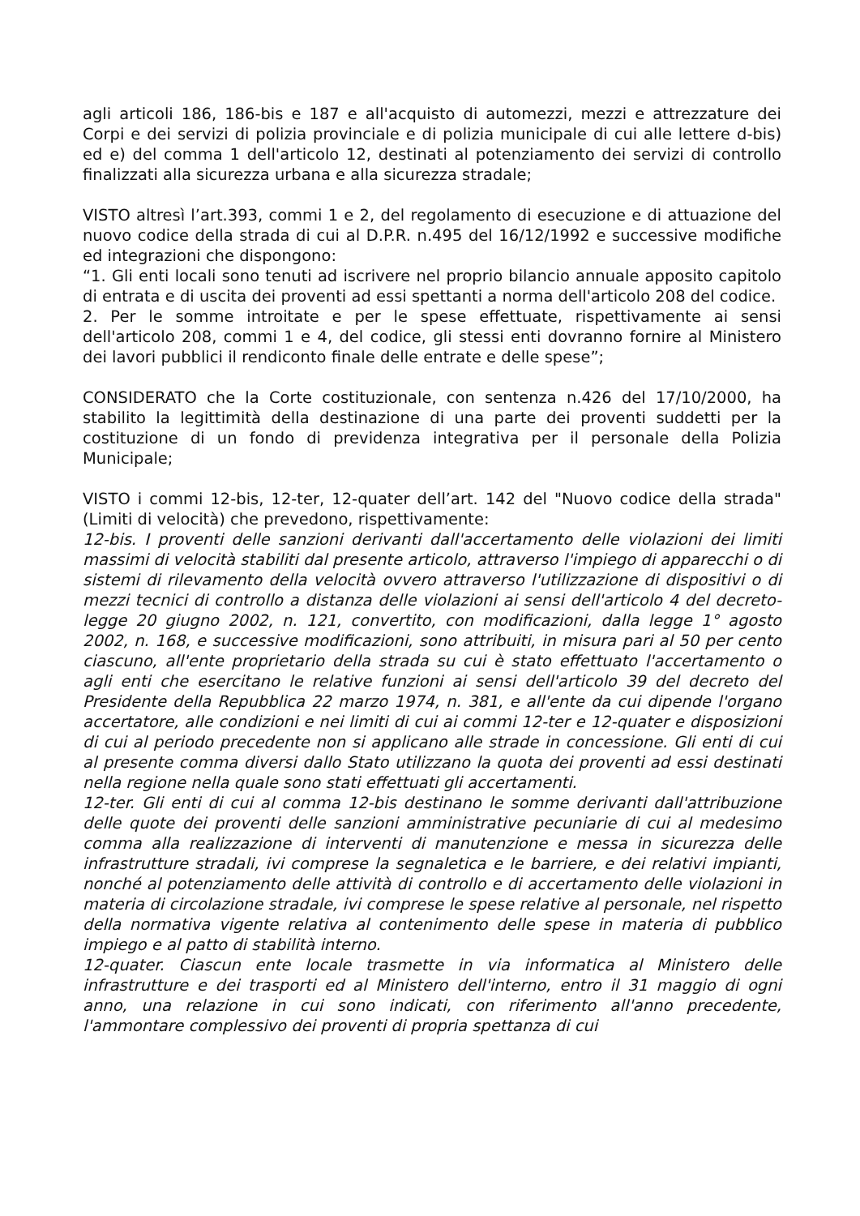agli articoli 186, 186-bis e 187 e all'acquisto di automezzi, mezzi e attrezzature dei Corpi e dei servizi di polizia provinciale e di polizia municipale di cui alle lettere d-bis) ed e) del comma 1 dell'articolo 12, destinati al potenziamento dei servizi di controllo finalizzati alla sicurezza urbana e alla sicurezza stradale;
VISTO altresì l’art.393, commi 1 e 2, del regolamento di esecuzione e di attuazione del nuovo codice della strada di cui al D.P.R. n.495 del 16/12/1992 e successive modifiche ed integrazioni che dispongono:
“1. Gli enti locali sono tenuti ad iscrivere nel proprio bilancio annuale apposito capitolo di entrata e di uscita dei proventi ad essi spettanti a norma dell'articolo 208 del codice.
2. Per le somme introitate e per le spese effettuate, rispettivamente ai sensi dell'articolo 208, commi 1 e 4, del codice, gli stessi enti dovranno fornire al Ministero dei lavori pubblici il rendiconto finale delle entrate e delle spese”;
CONSIDERATO che la Corte costituzionale, con sentenza n.426 del 17/10/2000, ha stabilito la legittimità della destinazione di una parte dei proventi suddetti per la costituzione di un fondo di previdenza integrativa per il personale della Polizia Municipale;
VISTO i commi 12-bis, 12-ter, 12-quater dell’art. 142 del "Nuovo codice della strada" (Limiti di velocità) che prevedono, rispettivamente:
12-bis. I proventi delle sanzioni derivanti dall'accertamento delle violazioni dei limiti massimi di velocità stabiliti dal presente articolo, attraverso l'impiego di apparecchi o di sistemi di rilevamento della velocità ovvero attraverso l'utilizzazione di dispositivi o di mezzi tecnici di controllo a distanza delle violazioni ai sensi dell'articolo 4 del decreto-legge 20 giugno 2002, n. 121, convertito, con modificazioni, dalla legge 1° agosto 2002, n. 168, e successive modificazioni, sono attribuiti, in misura pari al 50 per cento ciascuno, all'ente proprietario della strada su cui è stato effettuato l'accertamento o agli enti che esercitano le relative funzioni ai sensi dell'articolo 39 del decreto del Presidente della Repubblica 22 marzo 1974, n. 381, e all'ente da cui dipende l'organo accertatore, alle condizioni e nei limiti di cui ai commi 12-ter e 12-quater e disposizioni di cui al periodo precedente non si applicano alle strade in concessione. Gli enti di cui al presente comma diversi dallo Stato utilizzano la quota dei proventi ad essi destinati nella regione nella quale sono stati effettuati gli accertamenti.
12-ter. Gli enti di cui al comma 12-bis destinano le somme derivanti dall'attribuzione delle quote dei proventi delle sanzioni amministrative pecuniarie di cui al medesimo comma alla realizzazione di interventi di manutenzione e messa in sicurezza delle infrastrutture stradali, ivi comprese la segnaletica e le barriere, e dei relativi impianti, nonché al potenziamento delle attività di controllo e di accertamento delle violazioni in materia di circolazione stradale, ivi comprese le spese relative al personale, nel rispetto della normativa vigente relativa al contenimento delle spese in materia di pubblico impiego e al patto di stabilità interno.
12-quater. Ciascun ente locale trasmette in via informatica al Ministero delle infrastrutture e dei trasporti ed al Ministero dell'interno, entro il 31 maggio di ogni anno, una relazione in cui sono indicati, con riferimento all'anno precedente, l'ammontare complessivo dei proventi di propria spettanza di cui